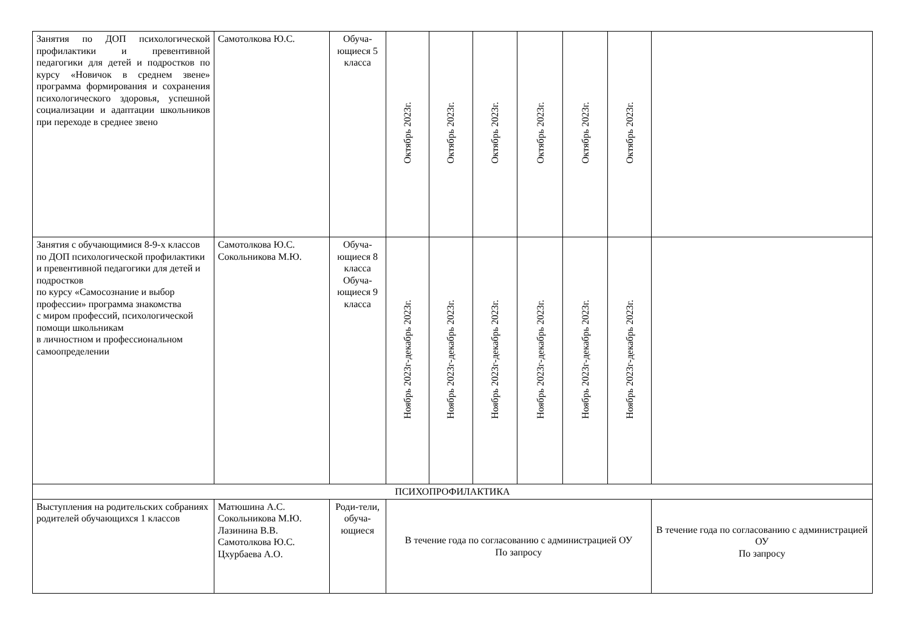| Занятия по ДОП психологической профилактики и превентивной педагогики для детей и подростков по курсу «Новичок в среднем звене» программа формирования и сохранения психологического здоровья, успешной социализации и адаптации школьников при переходе в среднее звено | Самотолкова Ю.С. | Обуча-ющиеся 5 класса | Октябрь 2023г. | Октябрь 2023г. | Октябрь 2023г. | Октябрь 2023г. | Октябрь 2023г. | Октябрь 2023г. | |
| Занятия с обучающимися 8-9-х классов по ДОП психологической профилактики и превентивной педагогики для детей и подростков по курсу «Самосознание и выбор профессии» программа знакомства с миром профессий, психологической помощи школьникам в личностном и профессиональном самоопределении | Самотолкова Ю.С. Сокольникова М.Ю. | Обуча-ющиеся 8 класса Обуча-ющиеся 9 класса | Ноябрь 2023г-декабрь 2023г. | Ноябрь 2023г-декабрь 2023г. | Ноябрь 2023г-декабрь 2023г. | Ноябрь 2023г-декабрь 2023г. | Ноябрь 2023г-декабрь 2023г. | Ноябрь 2023г-декабрь 2023г. | |
| ПСИХОПРОФИЛАКТИКА | | | | | | | | | |
| Выступления на родительских собраниях родителей обучающихся 1 классов | Матюшина А.С. Сокольникова М.Ю. Лазинина В.В. Самотолкова Ю.С. Цхурбаева А.О. | Роди-тели, обуча-ющиеся | В течение года по согласованию с администрацией ОУ По запросу | | | | | | В течение года по согласованию с администрацией ОУ По запросу |